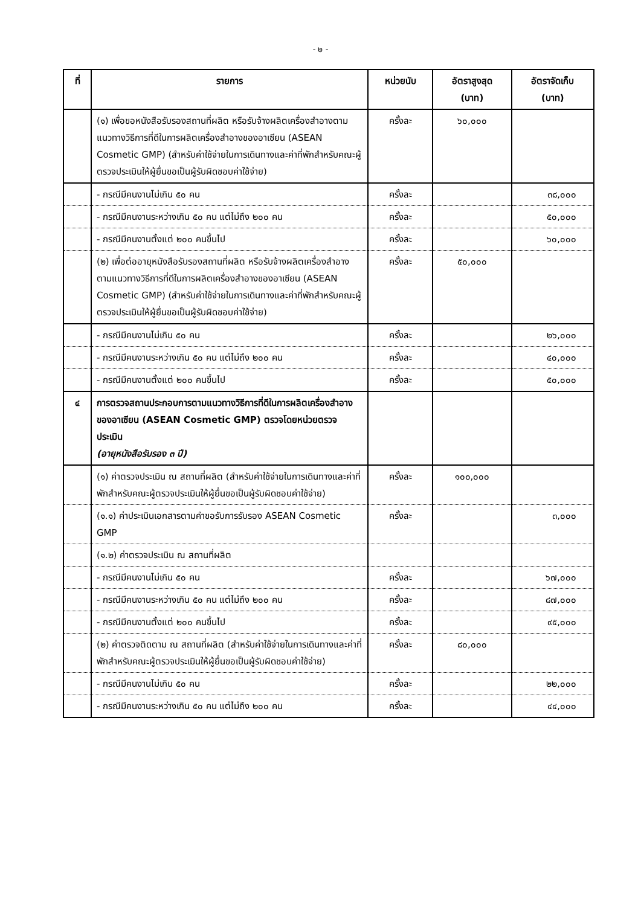- ๒ -
| ที่ | รายการ | หน่วยนับ | อัตราสูงสุด (บาท) | อัตราจัดเก็บ (บาท) |
| --- | --- | --- | --- | --- |
| | (๑) เพื่อขอหนังสือรับรองสถานที่ผลิต หรือรับจ้างผลิตเครื่องสำอางตามแนวทางวิธีการที่ดีในการผลิตเครื่องสำอางของอาเซียน (ASEAN Cosmetic GMP) (สำหรับค่าใช้จ่ายในการเดินทางและค่าที่พักสำหรับคณะผู้ตรวจประเมินให้ผู้ยื่นขอเป็นผู้รับผิดชอบค่าใช้จ่าย) | ครั้งละ | ๖๐,๐๐๐ | |
| | - กรณีมีคนงานไม่เกิน ๕๐ คน | ครั้งละ | | ๓๘,๐๐๐ |
| | - กรณีมีคนงานระหว่างเกิน ๕๐ คน แต่ไม่ถึง ๒๐๐ คน | ครั้งละ | | ๕๐,๐๐๐ |
| | - กรณีมีคนงานตั้งแต่ ๒๐๐ คนขึ้นไป | ครั้งละ | | ๖๐,๐๐๐ |
| | (๒) เพื่อต่ออายุหนังสือรับรองสถานที่ผลิต หรือรับจ้างผลิตเครื่องสำอาง ตามแนวทางวิธีการที่ดีในการผลิตเครื่องสำอางของอาเซียน (ASEAN Cosmetic GMP) (สำหรับค่าใช้จ่ายในการเดินทางและค่าที่พักสำหรับคณะผู้ตรวจประเมินให้ผู้ยื่นขอเป็นผู้รับผิดชอบค่าใช้จ่าย) | ครั้งละ | ๕๐,๐๐๐ | |
| | - กรณีมีคนงานไม่เกิน ๕๐ คน | ครั้งละ | | ๒๖,๐๐๐ |
| | - กรณีมีคนงานระหว่างเกิน ๕๐ คน แต่ไม่ถึง ๒๐๐ คน | ครั้งละ | | ๔๐,๐๐๐ |
| | - กรณีมีคนงานตั้งแต่ ๒๐๐ คนขึ้นไป | ครั้งละ | | ๕๐,๐๐๐ |
| ๔ | การตรวจสถานประกอบการตามแนวทางวิธีการที่ดีในการผลิตเครื่องสำอางของอาเซียน (ASEAN Cosmetic GMP) ตรวจโดยหน่วยตรวจประเมิน (อายุหนังสือรับรอง ๓ ปี) | | | |
| | (๑) ค่าตรวจประเมิน ณ สถานที่ผลิต (สำหรับค่าใช้จ่ายในการเดินทางและค่าที่พักสำหรับคณะผู้ตรวจประเมินให้ผู้ยื่นขอเป็นผู้รับผิดชอบค่าใช้จ่าย) | ครั้งละ | ๑๐๐,๐๐๐ | |
| | (๑.๑) ค่าประเมินเอกสารตามคำขอรับการรับรอง ASEAN Cosmetic GMP | ครั้งละ | | ๓,๐๐๐ |
| | (๑.๒) ค่าตรวจประเมิน ณ สถานที่ผลิต | | | |
| | - กรณีมีคนงานไม่เกิน ๕๐ คน | ครั้งละ | | ๖๗,๐๐๐ |
| | - กรณีมีคนงานระหว่างเกิน ๕๐ คน แต่ไม่ถึง ๒๐๐ คน | ครั้งละ | | ๘๗,๐๐๐ |
| | - กรณีมีคนงานตั้งแต่ ๒๐๐ คนขึ้นไป | ครั้งละ | | ๙๕,๐๐๐ |
| | (๒) ค่าตรวจติดตาม ณ สถานที่ผลิต (สำหรับค่าใช้จ่ายในการเดินทางและค่าที่พักสำหรับคณะผู้ตรวจประเมินให้ผู้ยื่นขอเป็นผู้รับผิดชอบค่าใช้จ่าย) | ครั้งละ | ๘๐,๐๐๐ | |
| | - กรณีมีคนงานไม่เกิน ๕๐ คน | ครั้งละ | | ๒๒,๐๐๐ |
| | - กรณีมีคนงานระหว่างเกิน ๕๐ คน แต่ไม่ถึง ๒๐๐ คน | ครั้งละ | | ๔๔,๐๐๐ |